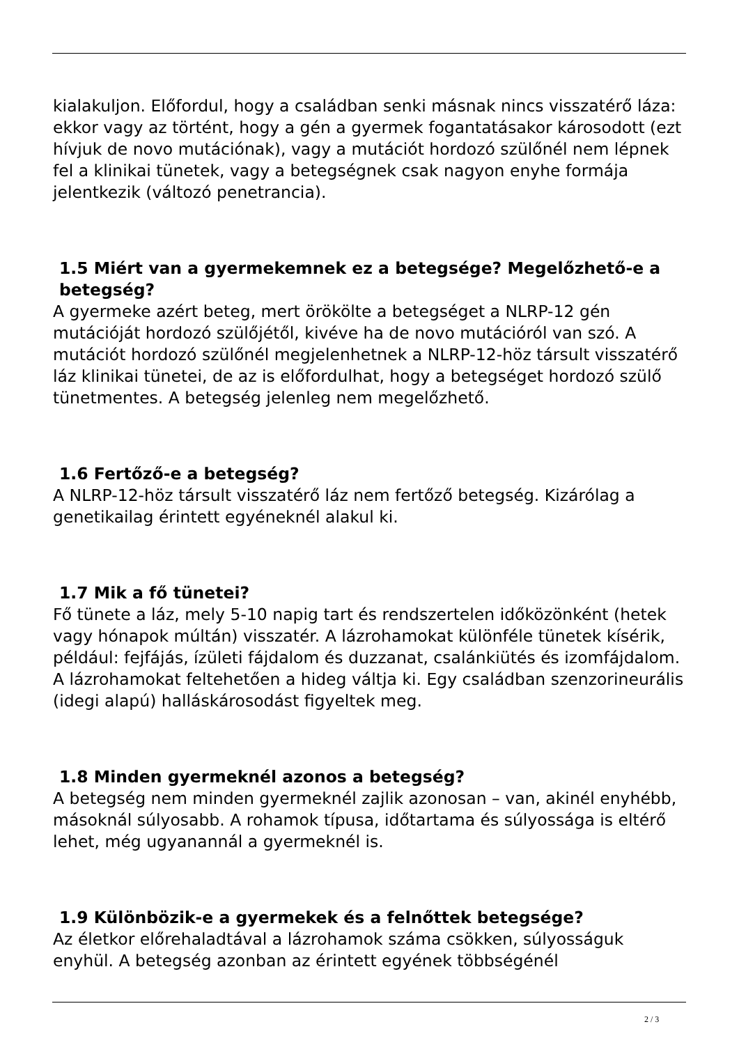kialakuljon. Előfordul, hogy a családban senki másnak nincs visszatérő láza: ekkor vagy az történt, hogy a gén a gyermek fogantatásakor károsodott (ezt hívjuk de novo mutációnak), vagy a mutációt hordozó szülőnél nem lépnek fel a klinikai tünetek, vagy a betegségnek csak nagyon enyhe formája jelentkezik (változó penetrancia).
1.5 Miért van a gyermekemnek ez a betegsége? Megelőzhető-e a betegség?
A gyermeke azért beteg, mert örökölte a betegséget a NLRP-12 gén mutációját hordozó szülőjétől, kivéve ha de novo mutációról van szó. A mutációt hordozó szülőnél megjelenhetnek a NLRP-12-höz társult visszatérő láz klinikai tünetei, de az is előfordulhat, hogy a betegséget hordozó szülő tünetmentes. A betegség jelenleg nem megelőzhető.
1.6 Fertőző-e a betegség?
A NLRP-12-höz társult visszatérő láz nem fertőző betegség. Kizárólag a genetikailag érintett egyéneknél alakul ki.
1.7 Mik a fő tünetei?
Fő tünete a láz, mely 5-10 napig tart és rendszertelen időközönként (hetek vagy hónapok múltán) visszatér. A lázrohamokat különféle tünetek kísérik, például: fejfájás, ízületi fájdalom és duzzanat, csalánkiütés és izomfájdalom. A lázrohamokat feltehetően a hideg váltja ki. Egy családban szenzorineurális (idegi alapú) halláskárosodást figyeltek meg.
1.8 Minden gyermeknél azonos a betegség?
A betegség nem minden gyermeknél zajlik azonosan – van, akinél enyhébb, másoknál súlyosabb. A rohamok típusa, időtartama és súlyossága is eltérő lehet, még ugyanannál a gyermeknél is.
1.9 Különbözik-e a gyermekek és a felnőttek betegsége?
Az életkor előrehaladtával a lázrohamok száma csökken, súlyosságuk enyhül. A betegség azonban az érintett egyének többségénél
2 / 3